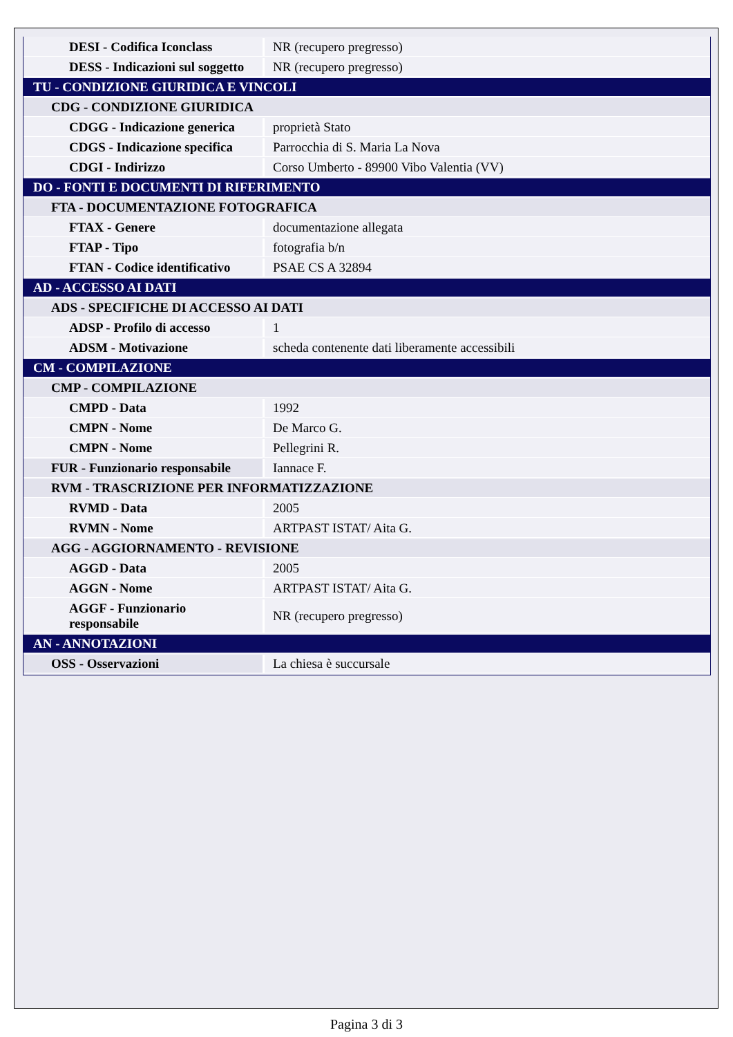| DESI - Codifica Iconclass | NR (recupero pregresso) |
| DESS - Indicazioni sul soggetto | NR (recupero pregresso) |
| TU - CONDIZIONE GIURIDICA E VINCOLI | |
| CDG - CONDIZIONE GIURIDICA | |
| CDGG - Indicazione generica | proprietà Stato |
| CDGS - Indicazione specifica | Parrocchia di S. Maria La Nova |
| CDGI - Indirizzo | Corso Umberto - 89900 Vibo Valentia (VV) |
| DO - FONTI E DOCUMENTI DI RIFERIMENTO | |
| FTA - DOCUMENTAZIONE FOTOGRAFICA | |
| FTAX - Genere | documentazione allegata |
| FTAP - Tipo | fotografia b/n |
| FTAN - Codice identificativo | PSAE CS A 32894 |
| AD - ACCESSO AI DATI | |
| ADS - SPECIFICHE DI ACCESSO AI DATI | |
| ADSP - Profilo di accesso | 1 |
| ADSM - Motivazione | scheda contenente dati liberamente accessibili |
| CM - COMPILAZIONE | |
| CMP - COMPILAZIONE | |
| CMPD - Data | 1992 |
| CMPN - Nome | De Marco G. |
| CMPN - Nome | Pellegrini R. |
| FUR - Funzionario responsabile | Iannace F. |
| RVM - TRASCRIZIONE PER INFORMATIZZAZIONE | |
| RVMD - Data | 2005 |
| RVMN - Nome | ARTPAST ISTAT/ Aita G. |
| AGG - AGGIORNAMENTO - REVISIONE | |
| AGGD - Data | 2005 |
| AGGN - Nome | ARTPAST ISTAT/ Aita G. |
| AGGF - Funzionario responsabile | NR (recupero pregresso) |
| AN - ANNOTAZIONI | |
| OSS - Osservazioni | La chiesa è succursale |
Pagina 3 di 3